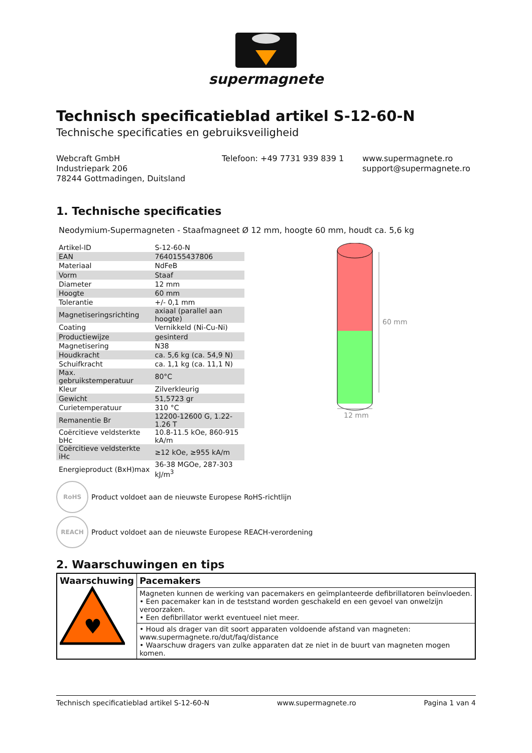supermagnete
Technisch specificatieblad artikel S-12-60-N
Technische specificaties en gebruiksveiligheid
Webcraft GmbH
Industriepark 206
78244 Gottmadingen, Duitsland
Telefoon: +49 7731 939 839 1 www.supermagnete.ro
support@supermagnete.ro
1. Technische specificaties
Neodymium-Supermagneten - Staafmagneet Ø 12 mm, hoogte 60 mm, houdt ca. 5,6 kg
| Artikel-ID | S-12-60-N |
| EAN | 7640155437806 |
| Materiaal | NdFeB |
| Vorm | Staaf |
| Diameter | 12 mm |
| Hoogte | 60 mm |
| Tolerantie | +/- 0,1 mm |
| Magnetiseringsrichting | axiaal (parallel aan hoogte) |
| Coating | Vernikkeld (Ni-Cu-Ni) |
| Productiewijze | gesinterd |
| Magnetisering | N38 |
| Houdkracht | ca. 5,6 kg (ca. 54,9 N) |
| Schuifkracht | ca. 1,1 kg (ca. 11,1 N) |
| Max. gebruikstemperatuur | 80°C |
| Kleur | Zilverkleurig |
| Gewicht | 51,5723 gr |
| Curietemperatuur | 310 °C |
| Remanentie Br | 12200-12600 G, 1.22-1.26 T |
| Coërcitieve veldsterkte bHc | 10.8-11.5 kOe, 860-915 kA/m |
| Coërcitieve veldsterkte iHc | ≥12 kOe, ≥955 kA/m |
| Energieproduct (BxH)max | 36-38 MGOe, 287-303 kJ/m<sup>3</sup> |
60 mm
12 mm
RoHS
Product voldoet aan de nieuwste Europese RoHS-richtlijn
REACH
Product voldoet aan de nieuwste Europese REACH-verordening
2. Waarschuwingen en tips
| Waarschuwing ♥ | Pacemakers |
| | Magneten kunnen de werking van pacemakers en geïmplanteerde defibrillatoren beïnvloeden. • Een pacemaker kan in de teststand worden geschakeld en een gevoel van onwelzijn veroorzaken. • Een defibrillator werkt eventueel niet meer. |
| | • Houd als drager van dit soort apparaten voldoende afstand van magneten: www.supermagnete.ro/dut/faq/distance • Waarschuw dragers van zulke apparaten dat ze niet in de buurt van magneten mogen komen. |
Technisch specificatieblad artikel S-12-60-N www.supermagnete.ro Pagina 1 van 4